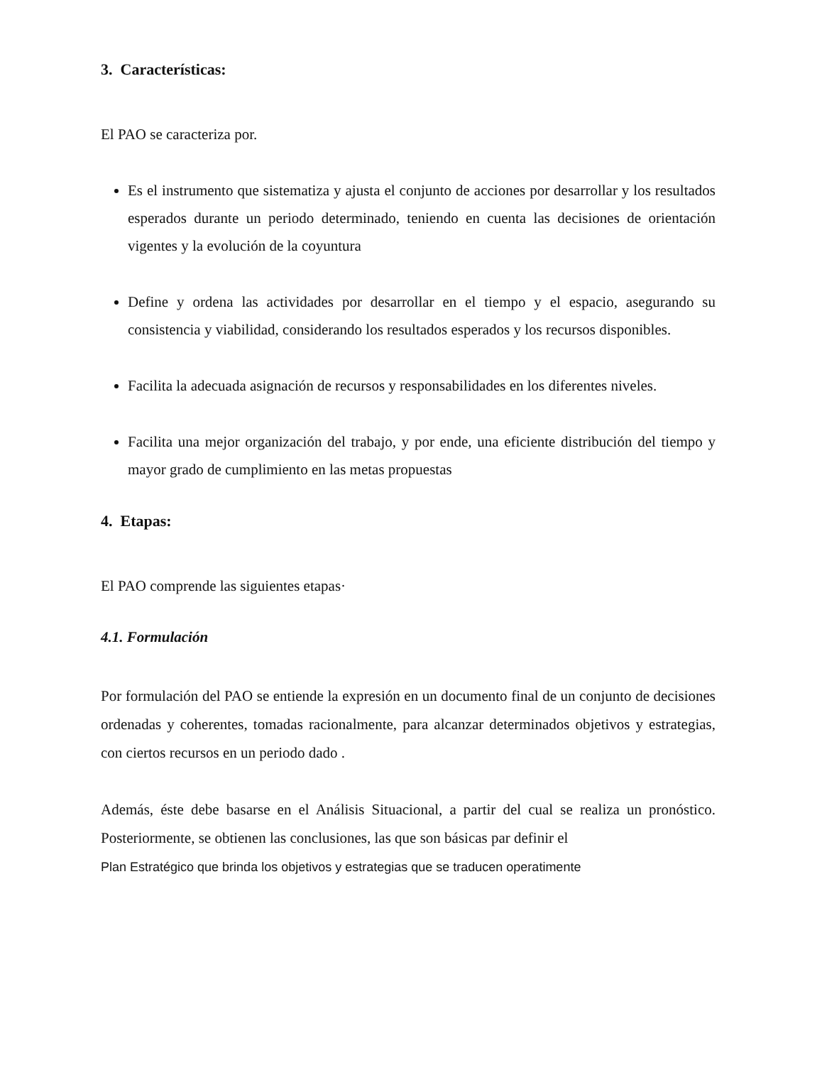3. Características:
El PAO se caracteriza por.
Es el instrumento que sistematiza y ajusta el conjunto de acciones por desarrollar y los resultados esperados durante un periodo determinado, teniendo en cuenta las decisiones de orientación vigentes y la evolución de la coyuntura
Define y ordena las actividades por desarrollar en el tiempo y el espacio, asegurando su consistencia y viabilidad, considerando los resultados esperados y los recursos disponibles.
Facilita la adecuada asignación de recursos y responsabilidades en los diferentes niveles.
Facilita una mejor organización del trabajo, y por ende, una eficiente distribución del tiempo y mayor grado de cumplimiento en las metas propuestas
4. Etapas:
El PAO comprende las siguientes etapas·
4.1. Formulación
Por formulación del PAO se entiende la expresión en un documento final de un conjunto de decisiones ordenadas y coherentes, tomadas racionalmente, para alcanzar determinados objetivos y estrategias, con ciertos recursos en un periodo dado .
Además, éste debe basarse en el Análisis Situacional, a partir del cual se realiza un pronóstico. Posteriormente, se obtienen las conclusiones, las que son básicas par definir el
Plan Estratégico que brinda los objetivos y estrategias que se traducen operatimente